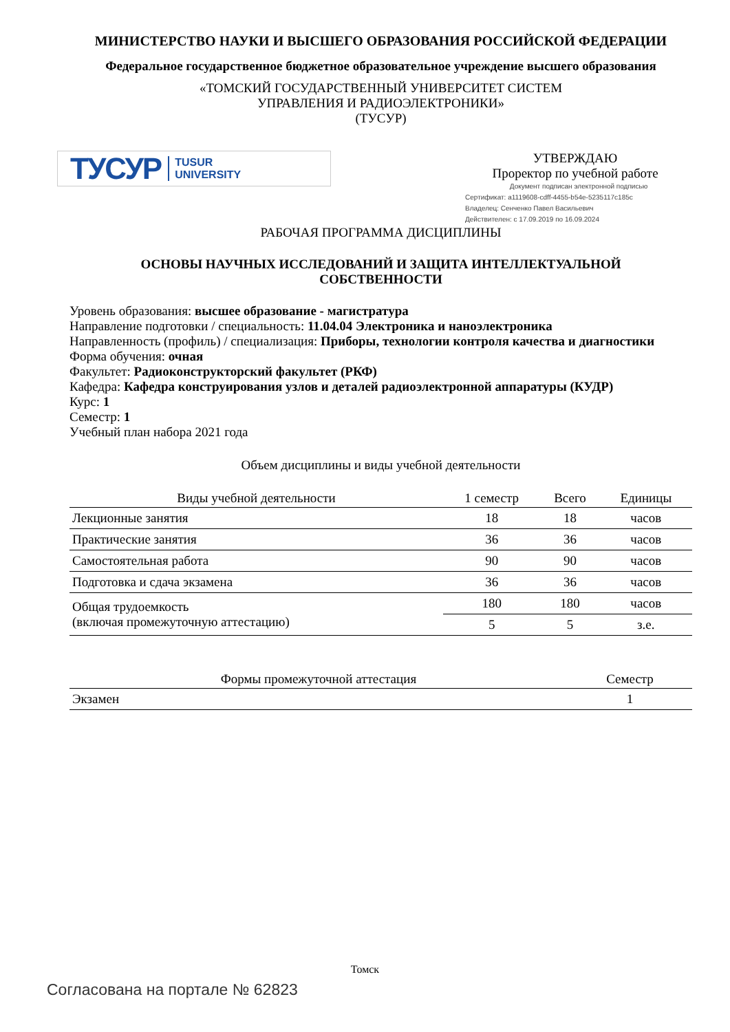МИНИСТЕРСТВО НАУКИ И ВЫСШЕГО ОБРАЗОВАНИЯ РОССИЙСКОЙ ФЕДЕРАЦИИ
Федеральное государственное бюджетное образовательное учреждение высшего образования
«ТОМСКИЙ ГОСУДАРСТВЕННЫЙ УНИВЕРСИТЕТ СИСТЕМ
УПРАВЛЕНИЯ И РАДИОЭЛЕКТРОНИКИ»
(ТУСУР)
ТУСУР TUSUR
UNIVERSITY
УТВЕРЖДАЮ
Проректор по учебной работе
Документ подписан электронной подписью
Сертификат: a1119608-cdff-4455-b54e-5235117c185c
Владелец: Сенченко Павел Васильевич
Действителен: с 17.09.2019 по 16.09.2024
РАБОЧАЯ ПРОГРАММА ДИСЦИПЛИНЫ
ОСНОВЫ НАУЧНЫХ ИССЛЕДОВАНИЙ И ЗАЩИТА ИНТЕЛЛЕКТУАЛЬНОЙ
СОБСТВЕННОСТИ
Уровень образования: высшее образование - магистратура
Направление подготовки / специальность: 11.04.04 Электроника и наноэлектроника
Направленность (профиль) / специализация: Приборы, технологии контроля качества и диагностики
Форма обучения: очная
Факультет: Радиоконструкторский факультет (РКФ)
Кафедра: Кафедра конструирования узлов и деталей радиоэлектронной аппаратуры (КУДР)
Курс: 1
Семестр: 1
Учебный план набора 2021 года
Объем дисциплины и виды учебной деятельности
| Виды учебной деятельности | 1 семестр | Всего | Единицы |
| --- | --- | --- | --- |
| Лекционные занятия | 18 | 18 | часов |
| Практические занятия | 36 | 36 | часов |
| Самостоятельная работа | 90 | 90 | часов |
| Подготовка и сдача экзамена | 36 | 36 | часов |
| Общая трудоемкость (включая промежуточную аттестацию) | 180 | 180 | часов |
| | 5 | 5 | з.е. |
| Формы промежуточной аттестация | Семестр |
| --- | --- |
| Экзамен | 1 |
Томск
Согласована на портале № 62823